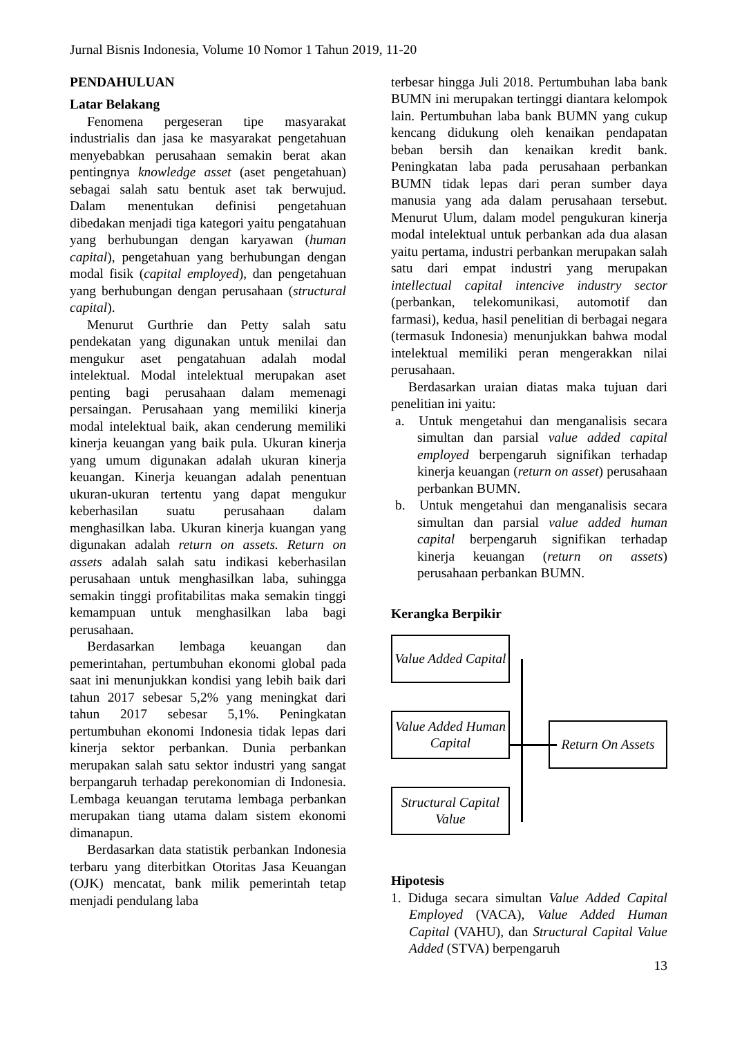Jurnal Bisnis Indonesia, Volume 10 Nomor 1 Tahun 2019, 11-20
PENDAHULUAN
Latar Belakang
Fenomena pergeseran tipe masyarakat industrialis dan jasa ke masyarakat pengetahuan menyebabkan perusahaan semakin berat akan pentingnya knowledge asset (aset pengetahuan) sebagai salah satu bentuk aset tak berwujud. Dalam menentukan definisi pengetahuan dibedakan menjadi tiga kategori yaitu pengatahuan yang berhubungan dengan karyawan (human capital), pengetahuan yang berhubungan dengan modal fisik (capital employed), dan pengetahuan yang berhubungan dengan perusahaan (structural capital).
Menurut Gurthrie dan Petty salah satu pendekatan yang digunakan untuk menilai dan mengukur aset pengatahuan adalah modal intelektual. Modal intelektual merupakan aset penting bagi perusahaan dalam memenagi persaingan. Perusahaan yang memiliki kinerja modal intelektual baik, akan cenderung memiliki kinerja keuangan yang baik pula. Ukuran kinerja yang umum digunakan adalah ukuran kinerja keuangan. Kinerja keuangan adalah penentuan ukuran-ukuran tertentu yang dapat mengukur keberhasilan suatu perusahaan dalam menghasilkan laba. Ukuran kinerja kuangan yang digunakan adalah return on assets. Return on assets adalah salah satu indikasi keberhasilan perusahaan untuk menghasilkan laba, suhingga semakin tinggi profitabilitas maka semakin tinggi kemampuan untuk menghasilkan laba bagi perusahaan.
Berdasarkan lembaga keuangan dan pemerintahan, pertumbuhan ekonomi global pada saat ini menunjukkan kondisi yang lebih baik dari tahun 2017 sebesar 5,2% yang meningkat dari tahun 2017 sebesar 5,1%. Peningkatan pertumbuhan ekonomi Indonesia tidak lepas dari kinerja sektor perbankan. Dunia perbankan merupakan salah satu sektor industri yang sangat berpangaruh terhadap perekonomian di Indonesia. Lembaga keuangan terutama lembaga perbankan merupakan tiang utama dalam sistem ekonomi dimanapun.
Berdasarkan data statistik perbankan Indonesia terbaru yang diterbitkan Otoritas Jasa Keuangan (OJK) mencatat, bank milik pemerintah tetap menjadi pendulang laba
terbesar hingga Juli 2018. Pertumbuhan laba bank BUMN ini merupakan tertinggi diantara kelompok lain. Pertumbuhan laba bank BUMN yang cukup kencang didukung oleh kenaikan pendapatan beban bersih dan kenaikan kredit bank. Peningkatan laba pada perusahaan perbankan BUMN tidak lepas dari peran sumber daya manusia yang ada dalam perusahaan tersebut. Menurut Ulum, dalam model pengukuran kinerja modal intelektual untuk perbankan ada dua alasan yaitu pertama, industri perbankan merupakan salah satu dari empat industri yang merupakan intellectual capital intencive industry sector (perbankan, telekomunikasi, automotif dan farmasi), kedua, hasil penelitian di berbagai negara (termasuk Indonesia) menunjukkan bahwa modal intelektual memiliki peran mengerakkan nilai perusahaan.
Berdasarkan uraian diatas maka tujuan dari penelitian ini yaitu:
a. Untuk mengetahui dan menganalisis secara simultan dan parsial value added capital employed berpengaruh signifikan terhadap kinerja keuangan (return on asset) perusahaan perbankan BUMN.
b. Untuk mengetahui dan menganalisis secara simultan dan parsial value added human capital berpengaruh signifikan terhadap kinerja keuangan (return on assets) perusahaan perbankan BUMN.
Kerangka Berpikir
Value Added Capital
Value Added Human Capital
Structural Capital Value
Return On Assets
Hipotesis
1. Diduga secara simultan Value Added Capital Employed (VACA), Value Added Human Capital (VAHU), dan Structural Capital Value Added (STVA) berpengaruh
13